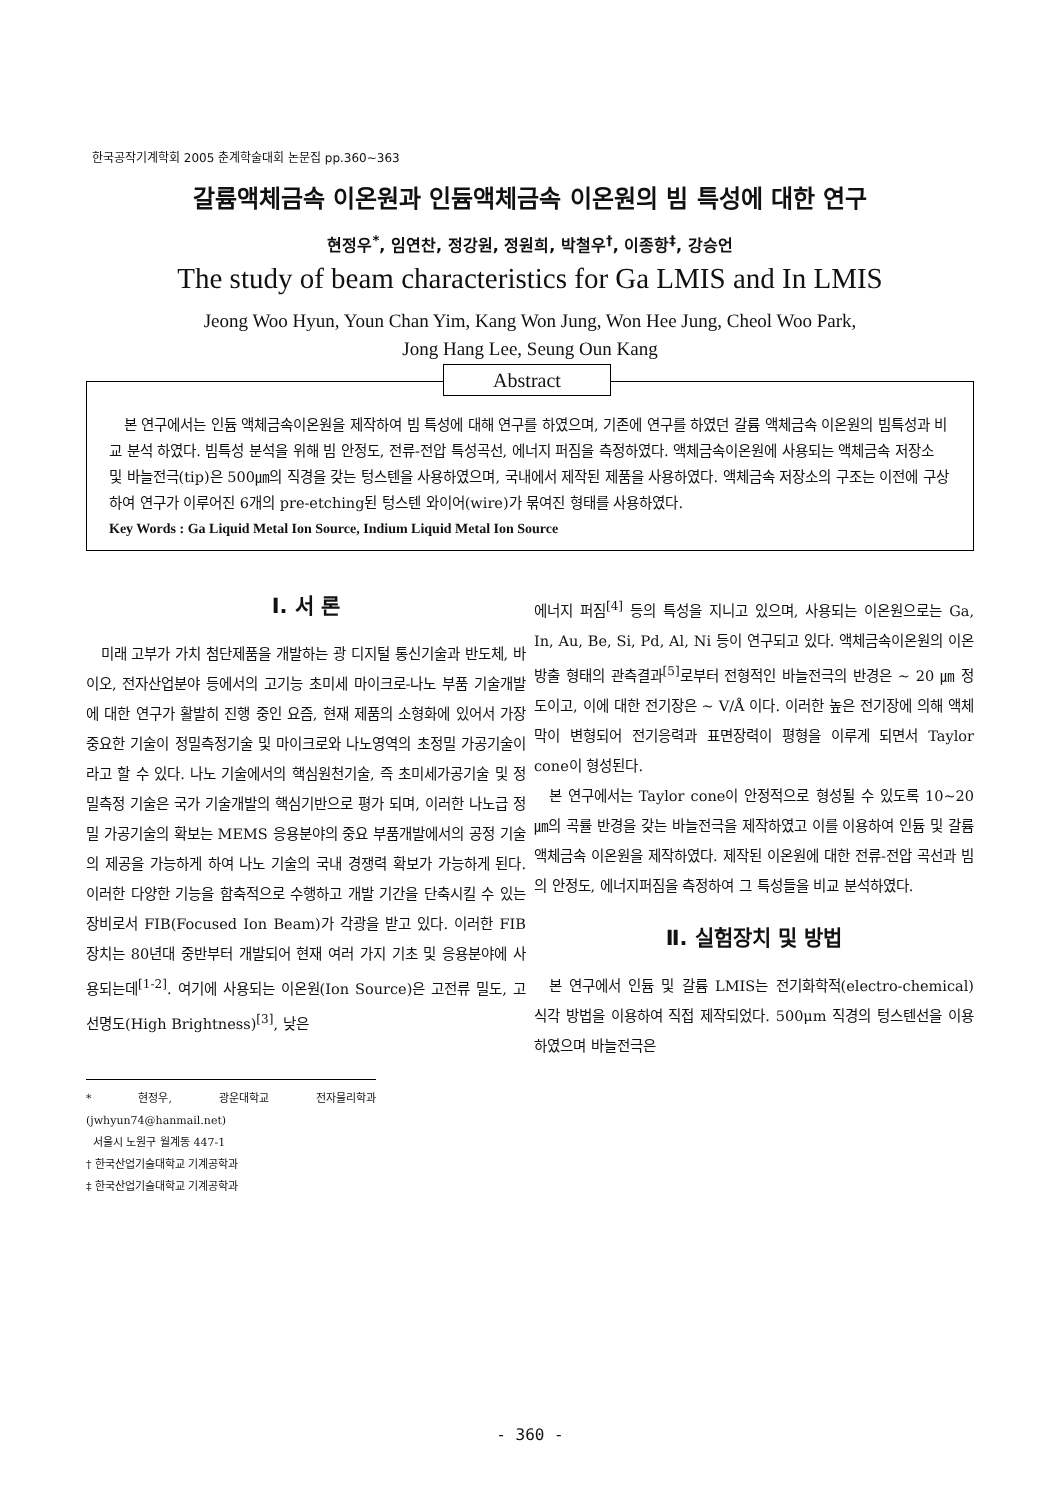한국공작기계학회 2005 춘계학술대회 논문집 pp.360~363
갈륨액체금속 이온원과 인듐액체금속 이온원의 빔 특성에 대한 연구
현정우<sup>*</sup>, 임연찬, 정강원, 정원희, 박철우<sup>†</sup>, 이종항<sup>‡</sup>, 강승언
The study of beam characteristics for Ga LMIS and In LMIS
Jeong Woo Hyun, Youn Chan Yim, Kang Won Jung, Won Hee Jung, Cheol Woo Park,
Jong Hang Lee, Seung Oun Kang
Abstract
본 연구에서는 인듐 액체금속이온원을 제작하여 빔 특성에 대해 연구를 하였으며, 기존에 연구를 하였던 갈륨 액체금속 이온원의 빔특성과 비교 분석 하였다. 빔특성 분석을 위해 빔 안정도, 전류-전압 특성곡선, 에너지 퍼짐을 측정하였다. 액체금속이온원에 사용되는 액체금속 저장소 및 바늘전극(tip)은 500㎛의 직경을 갖는 텅스텐을 사용하였으며, 국내에서 제작된 제품을 사용하였다. 액체금속 저장소의 구조는 이전에 구상하여 연구가 이루어진 6개의 pre-etching된 텅스텐 와이어(wire)가 묶여진 형태를 사용하였다.
Key Words : Ga Liquid Metal Ion Source, Indium Liquid Metal Ion Source
Ⅰ. 서 론
미래 고부가 가치 첨단제품을 개발하는 광 디지털 통신기술과 반도체, 바이오, 전자산업분야 등에서의 고기능 초미세 마이크로-나노 부품 기술개발에 대한 연구가 활발히 진행 중인 요즘, 현재 제품의 소형화에 있어서 가장 중요한 기술이 정밀측정기술 및 마이크로와 나노영역의 초정밀 가공기술이라고 할 수 있다. 나노 기술에서의 핵심원천기술, 즉 초미세가공기술 및 정밀측정 기술은 국가 기술개발의 핵심기반으로 평가 되며, 이러한 나노급 정밀 가공기술의 확보는 MEMS 응용분야의 중요 부품개발에서의 공정 기술의 제공을 가능하게 하여 나노 기술의 국내 경쟁력 확보가 가능하게 된다. 이러한 다양한 기능을 함축적으로 수행하고 개발 기간을 단축시킬 수 있는 장비로서 FIB(Focused Ion Beam)가 각광을 받고 있다. 이러한 FIB 장치는 80년대 중반부터 개발되어 현재 여러 가지 기초 및 응용분야에 사용되는데<sup>[1-2]</sup>. 여기에 사용되는 이온원(Ion Source)은 고전류 밀도, 고선명도(High Brightness)<sup>[3]</sup>, 낮은
* 현정우, 광운대학교 전자물리학과 (jwhyun74@hanmail.net)
서울시 노원구 월계동 447-1
† 한국산업기술대학교 기계공학과
‡ 한국산업기술대학교 기계공학과
에너지 퍼짐<sup>[4]</sup> 등의 특성을 지니고 있으며, 사용되는 이온원으로는 Ga, In, Au, Be, Si, Pd, Al, Ni 등이 연구되고 있다. 액체금속이온원의 이온방출 형태의 관측결과<sup>[5]</sup>로부터 전형적인 바늘전극의 반경은 ~ 20 ㎛ 정도이고, 이에 대한 전기장은 ~ V/Å 이다. 이러한 높은 전기장에 의해 액체막이 변형되어 전기응력과 표면장력이 평형을 이루게 되면서 Taylor cone이 형성된다.
본 연구에서는 Taylor cone이 안정적으로 형성될 수 있도록 10~20㎛의 곡률 반경을 갖는 바늘전극을 제작하였고 이를 이용하여 인듐 및 갈륨 액체금속 이온원을 제작하였다. 제작된 이온원에 대한 전류-전압 곡선과 빔의 안정도, 에너지퍼짐을 측정하여 그 특성들을 비교 분석하였다.
Ⅱ. 실험장치 및 방법
본 연구에서 인듐 및 갈륨 LMIS는 전기화학적(electro-chemical) 식각 방법을 이용하여 직접 제작되었다. 500μm 직경의 텅스텐선을 이용하였으며 바늘전극은
- 360 -